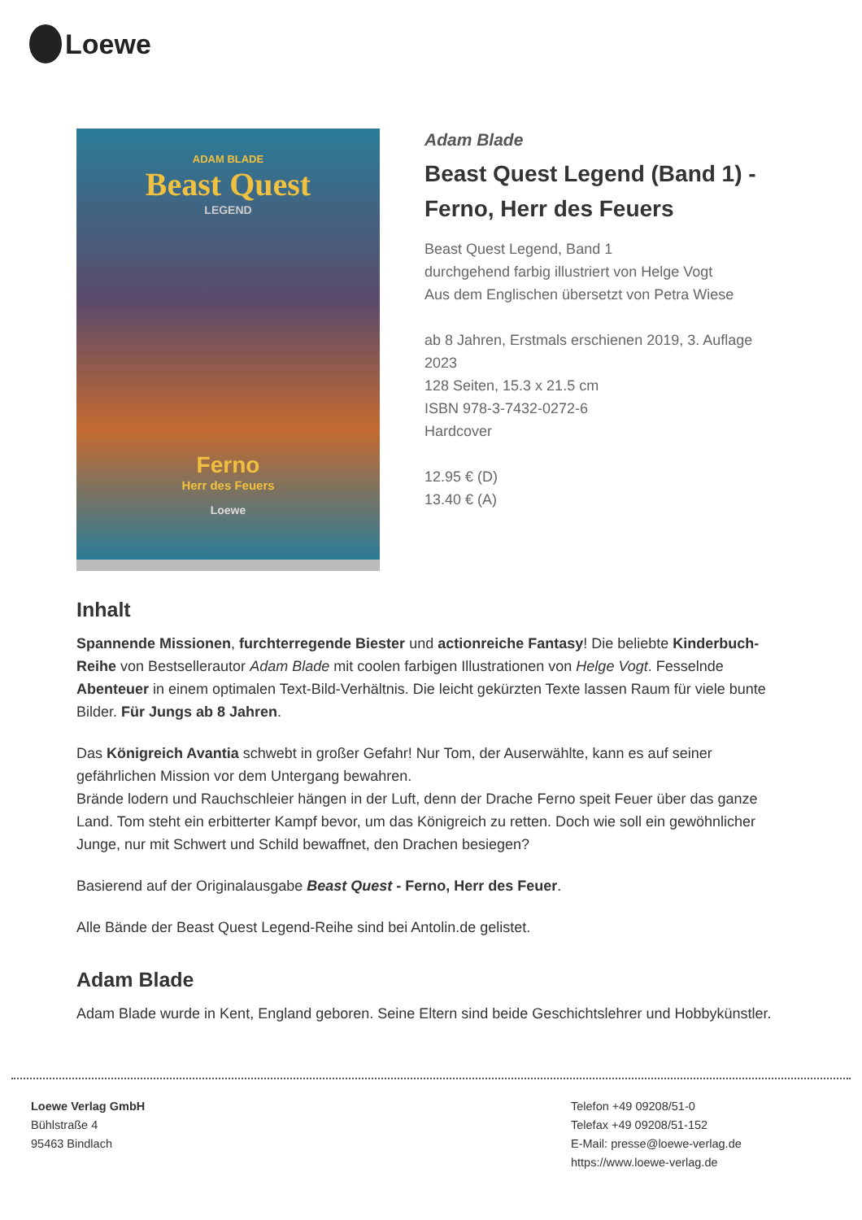Loewe
ADAM BLADE
Beast Quest
LEGEND
Ferno
Herr des Feuers
Loewe
Adam Blade
Beast Quest Legend (Band 1) - Ferno, Herr des Feuers
Beast Quest Legend, Band 1
durchgehend farbig illustriert von Helge Vogt
Aus dem Englischen übersetzt von Petra Wiese
ab 8 Jahren, Erstmals erschienen 2019, 3. Auflage 2023
128 Seiten, 15.3 x 21.5 cm
ISBN 978-3-7432-0272-6
Hardcover
12.95 € (D)
13.40 € (A)
Inhalt
Spannende Missionen, furchterregende Biester und actionreiche Fantasy! Die beliebte Kinderbuch-Reihe von Bestsellerautor Adam Blade mit coolen farbigen Illustrationen von Helge Vogt. Fesselnde Abenteuer in einem optimalen Text-Bild-Verhältnis. Die leicht gekürzten Texte lassen Raum für viele bunte Bilder. Für Jungs ab 8 Jahren.
Das Königreich Avantia schwebt in großer Gefahr! Nur Tom, der Auserwählte, kann es auf seiner gefährlichen Mission vor dem Untergang bewahren.
Brände lodern und Rauchschleier hängen in der Luft, denn der Drache Ferno speit Feuer über das ganze Land. Tom steht ein erbitterter Kampf bevor, um das Königreich zu retten. Doch wie soll ein gewöhnlicher Junge, nur mit Schwert und Schild bewaffnet, den Drachen besiegen?
Basierend auf der Originalausgabe Beast Quest - Ferno, Herr des Feuer.
Alle Bände der Beast Quest Legend-Reihe sind bei Antolin.de gelistet.
Adam Blade
Adam Blade wurde in Kent, England geboren. Seine Eltern sind beide Geschichtslehrer und Hobbykünstler.
Loewe Verlag GmbH
Bühlstraße 4
95463 Bindlach
Telefon +49 09208/51-0
Telefax +49 09208/51-152
E-Mail: presse@loewe-verlag.de
https://www.loewe-verlag.de